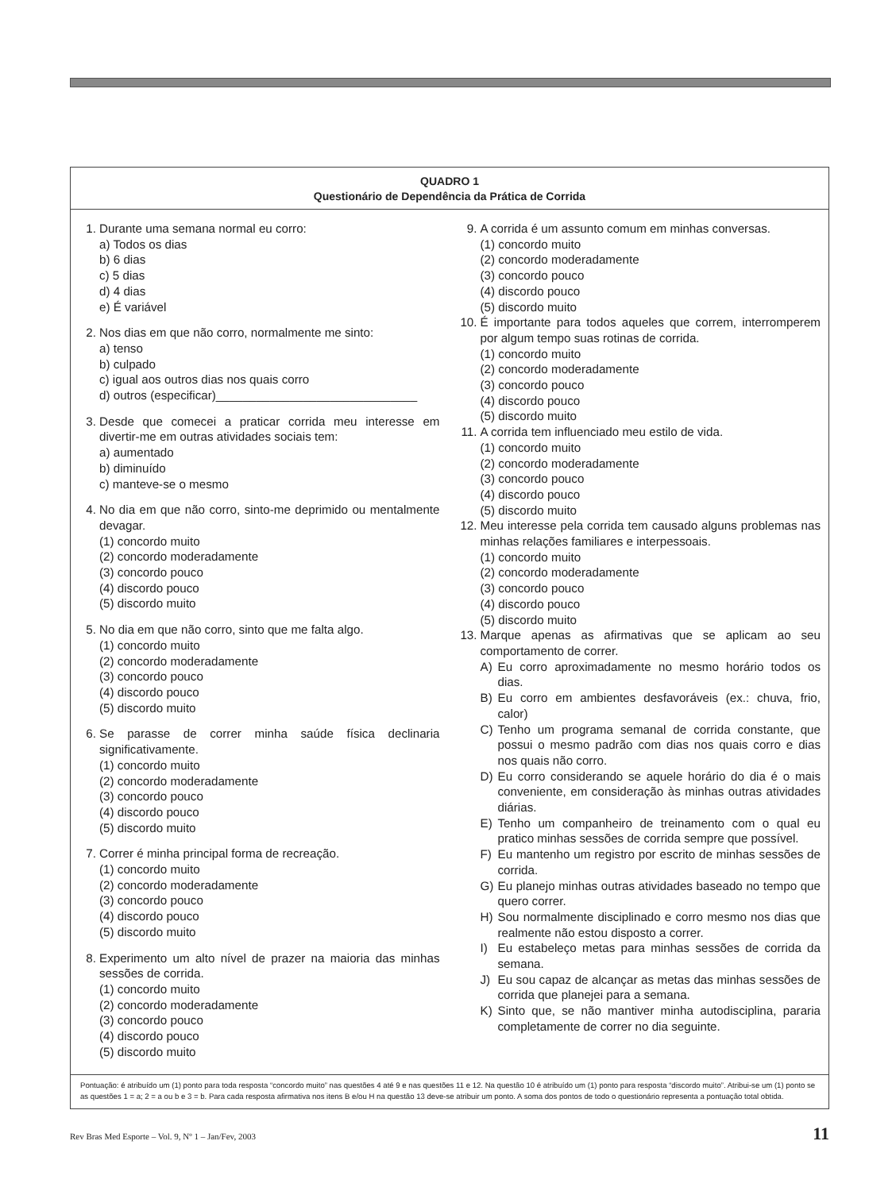QUADRO 1
Questionário de Dependência da Prática de Corrida
1. Durante uma semana normal eu corro:
a) Todos os dias
b) 6 dias
c) 5 dias
d) 4 dias
e) É variável
2. Nos dias em que não corro, normalmente me sinto:
a) tenso
b) culpado
c) igual aos outros dias nos quais corro
d) outros (especificar)______________________________
3. Desde que comecei a praticar corrida meu interesse em divertir-me em outras atividades sociais tem:
a) aumentado
b) diminuído
c) manteve-se o mesmo
4. No dia em que não corro, sinto-me deprimido ou mentalmente devagar.
(1) concordo muito
(2) concordo moderadamente
(3) concordo pouco
(4) discordo pouco
(5) discordo muito
5. No dia em que não corro, sinto que me falta algo.
(1) concordo muito
(2) concordo moderadamente
(3) concordo pouco
(4) discordo pouco
(5) discordo muito
6. Se parasse de correr minha saúde física declinaria significativamente.
(1) concordo muito
(2) concordo moderadamente
(3) concordo pouco
(4) discordo pouco
(5) discordo muito
7. Correr é minha principal forma de recreação.
(1) concordo muito
(2) concordo moderadamente
(3) concordo pouco
(4) discordo pouco
(5) discordo muito
8. Experimento um alto nível de prazer na maioria das minhas sessões de corrida.
(1) concordo muito
(2) concordo moderadamente
(3) concordo pouco
(4) discordo pouco
(5) discordo muito
9. A corrida é um assunto comum em minhas conversas.
(1) concordo muito
(2) concordo moderadamente
(3) concordo pouco
(4) discordo pouco
(5) discordo muito
10.
É importante para todos aqueles que correm, interromperem por algum tempo suas rotinas de corrida.
(1) concordo muito
(2) concordo moderadamente
(3) concordo pouco
(4) discordo pouco
(5) discordo muito
11.
A corrida tem influenciado meu estilo de vida.
(1) concordo muito
(2) concordo moderadamente
(3) concordo pouco
(4) discordo pouco
(5) discordo muito
12.
Meu interesse pela corrida tem causado alguns problemas nas minhas relações familiares e interpessoais.
(1) concordo muito
(2) concordo moderadamente
(3) concordo pouco
(4) discordo pouco
(5) discordo muito
13.
Marque apenas as afirmativas que se aplicam ao seu comportamento de correr.
A) Eu corro aproximadamente no mesmo horário todos os dias.
B) Eu corro em ambientes desfavoráveis (ex.: chuva, frio, calor)
C) Tenho um programa semanal de corrida constante, que possui o mesmo padrão com dias nos quais corro e dias nos quais não corro.
D) Eu corro considerando se aquele horário do dia é o mais conveniente, em consideração às minhas outras atividades diárias.
E) Tenho um companheiro de treinamento com o qual eu pratico minhas sessões de corrida sempre que possível.
F) Eu mantenho um registro por escrito de minhas sessões de corrida.
G) Eu planejo minhas outras atividades baseado no tempo que quero correr.
H) Sou normalmente disciplinado e corro mesmo nos dias que realmente não estou disposto a correr.
I) Eu estabeleço metas para minhas sessões de corrida da semana.
J) Eu sou capaz de alcançar as metas das minhas sessões de corrida que planejei para a semana.
K) Sinto que, se não mantiver minha autodisciplina, pararia completamente de correr no dia seguinte.
Pontuação: é atribuído um (1) ponto para toda resposta “concordo muito” nas questões 4 até 9 e nas questões 11 e 12. Na questão 10 é atribuído um (1) ponto para resposta “discordo muito”. Atribui-se um (1) ponto se as questões 1 = a; 2 = a ou b e 3 = b. Para cada resposta afirmativa nos itens B e/ou H na questão 13 deve-se atribuir um ponto. A soma dos pontos de todo o questionário representa a pontuação total obtida.
Rev Bras Med Esporte – Vol. 9, Nº 1 – Jan/Fev, 2003 11